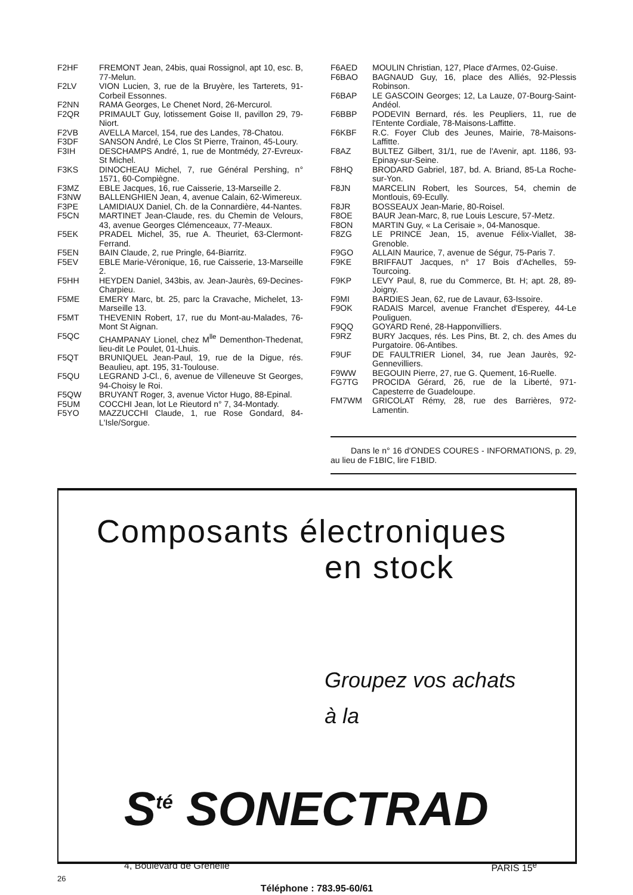F2HF FREMONT Jean, 24bis, quai Rossignol, apt 10, esc. B, 77-Melun.
F2LV VION Lucien, 3, rue de la Bruyère, les Tarterets, 91-Corbeil Essonnes.
F2NN RAMA Georges, Le Chenet Nord, 26-Mercurol.
F2QR PRIMAULT Guy, lotissement Goise II, pavillon 29, 79-Niort.
F2VB AVELLA Marcel, 154, rue des Landes, 78-Chatou.
F3DF SANSON André, Le Clos St Pierre, Trainon, 45-Loury.
F3IH DESCHAMPS André, 1, rue de Montmédy, 27-Evreux-St Michel.
F3KS DINOCHEAU Michel, 7, rue Général Pershing, n° 1571, 60-Compiègne.
F3MZ EBLE Jacques, 16, rue Caisserie, 13-Marseille 2.
F3NW BALLENGHIEN Jean, 4, avenue Calain, 62-Wimereux.
F3PE LAMIDIAUX Daniel, Ch. de la Connardière, 44-Nantes.
F5CN MARTINET Jean-Claude, res. du Chemin de Velours, 43, avenue Georges Clémenceaux, 77-Meaux.
F5EK PRADEL Michel, 35, rue A. Theuriet, 63-Clermont-Ferrand.
F5EN BAIN Claude, 2, rue Pringle, 64-Biarritz.
F5EV EBLE Marie-Véronique, 16, rue Caisserie, 13-Marseille 2.
F5HH HEYDEN Daniel, 343bis, av. Jean-Jaurès, 69-Decines-Charpieu.
F5ME EMERY Marc, bt. 25, parc la Cravache, Michelet, 13-Marseille 13.
F5MT THEVENIN Robert, 17, rue du Mont-au-Malades, 76-Mont St Aignan.
F5QC CHAMPANAY Lionel, chez M<sup>lle</sup> Dementhon-Thedenat, lieu-dit Le Poulet, 01-Lhuis.
F5QT BRUNIQUEL Jean-Paul, 19, rue de la Digue, rés. Beaulieu, apt. 195, 31-Toulouse.
F5QU LEGRAND J-Cl., 6, avenue de Villeneuve St Georges, 94-Choisy le Roi.
F5QW BRUYANT Roger, 3, avenue Victor Hugo, 88-Epinal.
F5UM COCCHI Jean, lot Le Rieutord n° 7, 34-Montady.
F5YO MAZZUCCHI Claude, 1, rue Rose Gondard, 84-L'Isle/Sorgue.
F6AED MOULIN Christian, 127, Place d'Armes, 02-Guise.
F6BAO BAGNAUD Guy, 16, place des Alliés, 92-Plessis Robinson.
F6BAP LE GASCOIN Georges; 12, La Lauze, 07-Bourg-Saint-Andéol.
F6BBP PODEVIN Bernard, rés. les Peupliers, 11, rue de l'Entente Cordiale, 78-Maisons-Laffitte.
F6KBF R.C. Foyer Club des Jeunes, Mairie, 78-Maisons-Laffitte.
F8AZ BULTEZ Gilbert, 31/1, rue de l'Avenir, apt. 1186, 93-Epinay-sur-Seine.
F8HQ BRODARD Gabriel, 187, bd. A. Briand, 85-La Roche-sur-Yon.
F8JN MARCELIN Robert, les Sources, 54, chemin de Montlouis, 69-Ecully.
F8JR BOSSEAUX Jean-Marie, 80-Roisel.
F8OE BAUR Jean-Marc, 8, rue Louis Lescure, 57-Metz.
F8ON MARTIN Guy, « La Cerisaie », 04-Manosque.
F8ZG LE PRINCE Jean, 15, avenue Félix-Viallet, 38-Grenoble.
F9GO ALLAIN Maurice, 7, avenue de Ségur, 75-Paris 7.
F9KE BRIFFAUT Jacques, n° 17 Bois d'Achelles, 59-Tourcoing.
F9KP LEVY Paul, 8, rue du Commerce, Bt. H; apt. 28, 89-Joigny.
F9MI BARDIES Jean, 62, rue de Lavaur, 63-Issoire.
F9OK RADAIS Marcel, avenue Franchet d'Esperey, 44-Le Pouliguen.
F9QQ GOYARD René, 28-Happonvilliers.
F9RZ BURY Jacques, rés. Les Pins, Bt. 2, ch. des Ames du Purgatoire. 06-Antibes.
F9UF DE FAULTRIER Lionel, 34, rue Jean Jaurès, 92-Gennevilliers.
F9WW BEGOUIN Pierre, 27, rue G. Quement, 16-Ruelle.
FG7TG PROCIDA Gérard, 26, rue de la Liberté, 971-Capesterre de Guadeloupe.
FM7WM GRICOLAT Rémy, 28, rue des Barrières, 972-Lamentin.
Dans le n° 16 d'ONDES COURES - INFORMATIONS, p. 29, au lieu de F1BIC, lire F1BID.
Composants électroniques
en stock
Groupez vos achats
à la
S<sup>té</sup> SONECTRAD
4, Boulevard de Grenelle PARIS 15<sup>e</sup>
Téléphone : 783.95-60/61
26